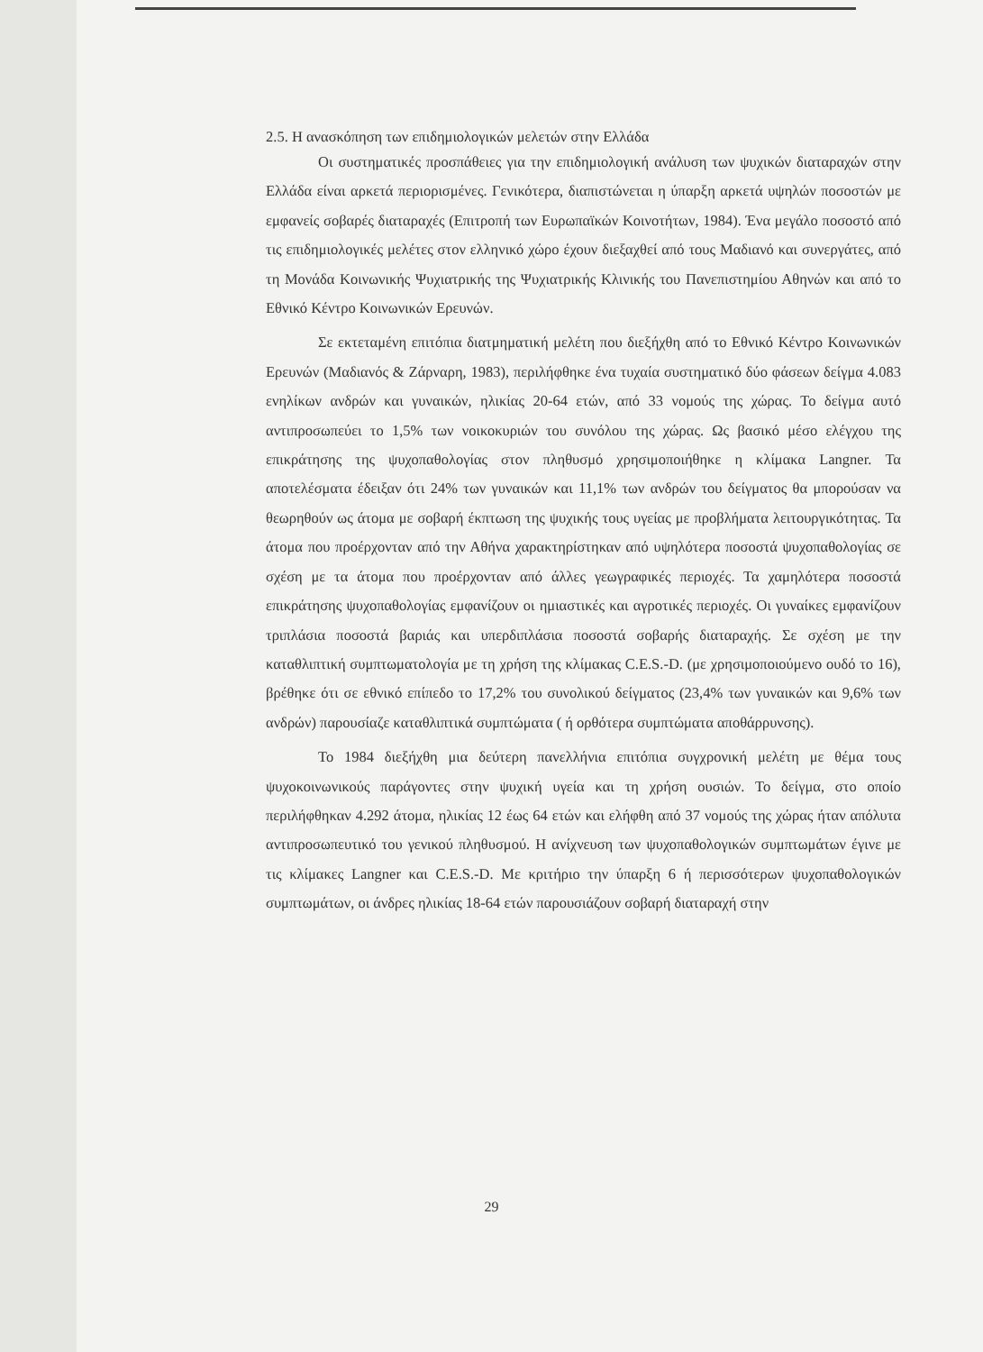2.5. Η ανασκόπηση των επιδημιολογικών μελετών στην Ελλάδα
Οι συστηματικές προσπάθειες για την επιδημιολογική ανάλυση των ψυχικών διαταραχών στην Ελλάδα είναι αρκετά περιορισμένες. Γενικότερα, διαπιστώνεται η ύπαρξη αρκετά υψηλών ποσοστών με εμφανείς σοβαρές διαταραχές (Επιτροπή των Ευρωπαϊκών Κοινοτήτων, 1984). Ένα μεγάλο ποσοστό από τις επιδημιολογικές μελέτες στον ελληνικό χώρο έχουν διεξαχθεί από τους Μαδιανό και συνεργάτες, από τη Μονάδα Κοινωνικής Ψυχιατρικής της Ψυχιατρικής Κλινικής του Πανεπιστημίου Αθηνών και από το Εθνικό Κέντρο Κοινωνικών Ερευνών.
Σε εκτεταμένη επιτόπια διατμηματική μελέτη που διεξήχθη από το Εθνικό Κέντρο Κοινωνικών Ερευνών (Μαδιανός & Ζάρναρη, 1983), περιλήφθηκε ένα τυχαία συστηματικό δύο φάσεων δείγμα 4.083 ενηλίκων ανδρών και γυναικών, ηλικίας 20-64 ετών, από 33 νομούς της χώρας. Το δείγμα αυτό αντιπροσωπεύει το 1,5% των νοικοκυριών του συνόλου της χώρας. Ως βασικό μέσο ελέγχου της επικράτησης της ψυχοπαθολογίας στον πληθυσμό χρησιμοποιήθηκε η κλίμακα Langner. Τα αποτελέσματα έδειξαν ότι 24% των γυναικών και 11,1% των ανδρών του δείγματος θα μπορούσαν να θεωρηθούν ως άτομα με σοβαρή έκπτωση της ψυχικής τους υγείας με προβλήματα λειτουργικότητας. Τα άτομα που προέρχονταν από την Αθήνα χαρακτηρίστηκαν από υψηλότερα ποσοστά ψυχοπαθολογίας σε σχέση με τα άτομα που προέρχονταν από άλλες γεωγραφικές περιοχές. Τα χαμηλότερα ποσοστά επικράτησης ψυχοπαθολογίας εμφανίζουν οι ημιαστικές και αγροτικές περιοχές. Οι γυναίκες εμφανίζουν τριπλάσια ποσοστά βαριάς και υπερδιπλάσια ποσοστά σοβαρής διαταραχής. Σε σχέση με την καταθλιπτική συμπτωματολογία με τη χρήση της κλίμακας C.E.S.-D. (με χρησιμοποιούμενο ουδό το 16), βρέθηκε ότι σε εθνικό επίπεδο το 17,2% του συνολικού δείγματος (23,4% των γυναικών και 9,6% των ανδρών) παρουσίαζε καταθλιπτικά συμπτώματα ( ή ορθότερα συμπτώματα αποθάρρυνσης).
Το 1984 διεξήχθη μια δεύτερη πανελλήνια επιτόπια συγχρονική μελέτη με θέμα τους ψυχοκοινωνικούς παράγοντες στην ψυχική υγεία και τη χρήση ουσιών. Το δείγμα, στο οποίο περιλήφθηκαν 4.292 άτομα, ηλικίας 12 έως 64 ετών και ελήφθη από 37 νομούς της χώρας ήταν απόλυτα αντιπροσωπευτικό του γενικού πληθυσμού. Η ανίχνευση των ψυχοπαθολογικών συμπτωμάτων έγινε με τις κλίμακες Langner και C.E.S.-D. Με κριτήριο την ύπαρξη 6 ή περισσότερων ψυχοπαθολογικών συμπτωμάτων, οι άνδρες ηλικίας 18-64 ετών παρουσιάζουν σοβαρή διαταραχή στην
29